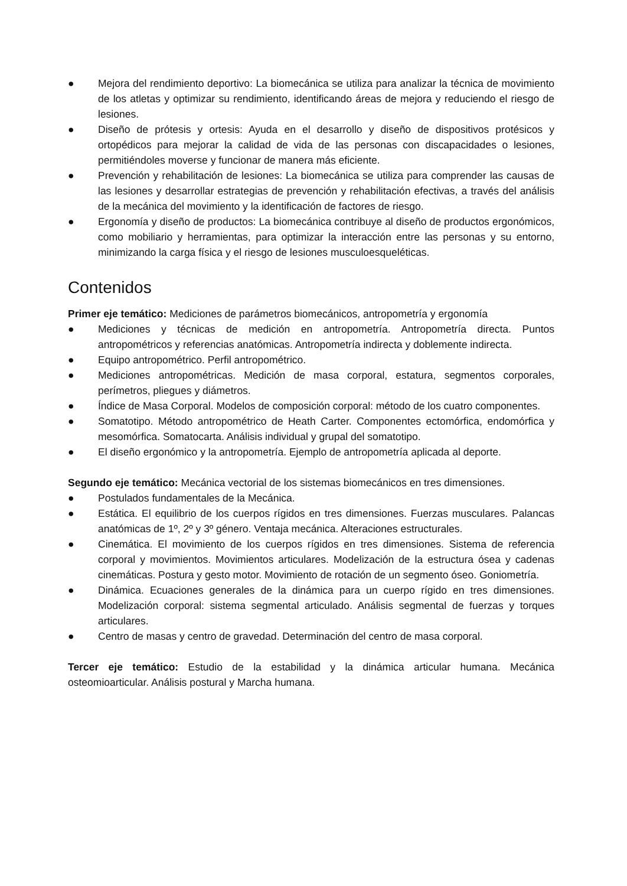● Mejora del rendimiento deportivo: La biomecánica se utiliza para analizar la técnica de movimiento de los atletas y optimizar su rendimiento, identificando áreas de mejora y reduciendo el riesgo de lesiones.
● Diseño de prótesis y ortesis: Ayuda en el desarrollo y diseño de dispositivos protésicos y ortopédicos para mejorar la calidad de vida de las personas con discapacidades o lesiones, permitiéndoles moverse y funcionar de manera más eficiente.
● Prevención y rehabilitación de lesiones: La biomecánica se utiliza para comprender las causas de las lesiones y desarrollar estrategias de prevención y rehabilitación efectivas, a través del análisis de la mecánica del movimiento y la identificación de factores de riesgo.
● Ergonomía y diseño de productos: La biomecánica contribuye al diseño de productos ergonómicos, como mobiliario y herramientas, para optimizar la interacción entre las personas y su entorno, minimizando la carga física y el riesgo de lesiones musculoesqueléticas.
Contenidos
Primer eje temático: Mediciones de parámetros biomecánicos, antropometría y ergonomía
● Mediciones y técnicas de medición en antropometría. Antropometría directa. Puntos antropométricos y referencias anatómicas. Antropometría indirecta y doblemente indirecta.
● Equipo antropométrico. Perfil antropométrico.
● Mediciones antropométricas. Medición de masa corporal, estatura, segmentos corporales, perímetros, pliegues y diámetros.
● Índice de Masa Corporal. Modelos de composición corporal: método de los cuatro componentes.
● Somatotipo. Método antropométrico de Heath Carter. Componentes ectomórfica, endomórfica y mesomórfica. Somatocarta. Análisis individual y grupal del somatotipo.
● El diseño ergonómico y la antropometría. Ejemplo de antropometría aplicada al deporte.
Segundo eje temático: Mecánica vectorial de los sistemas biomecánicos en tres dimensiones.
● Postulados fundamentales de la Mecánica.
● Estática. El equilibrio de los cuerpos rígidos en tres dimensiones. Fuerzas musculares. Palancas anatómicas de 1º, 2º y 3º género. Ventaja mecánica. Alteraciones estructurales.
● Cinemática. El movimiento de los cuerpos rígidos en tres dimensiones. Sistema de referencia corporal y movimientos. Movimientos articulares. Modelización de la estructura ósea y cadenas cinemáticas. Postura y gesto motor. Movimiento de rotación de un segmento óseo. Goniometría.
● Dinámica. Ecuaciones generales de la dinámica para un cuerpo rígido en tres dimensiones. Modelización corporal: sistema segmental articulado. Análisis segmental de fuerzas y torques articulares.
● Centro de masas y centro de gravedad. Determinación del centro de masa corporal.
Tercer eje temático: Estudio de la estabilidad y la dinámica articular humana. Mecánica osteomioarticular. Análisis postural y Marcha humana.